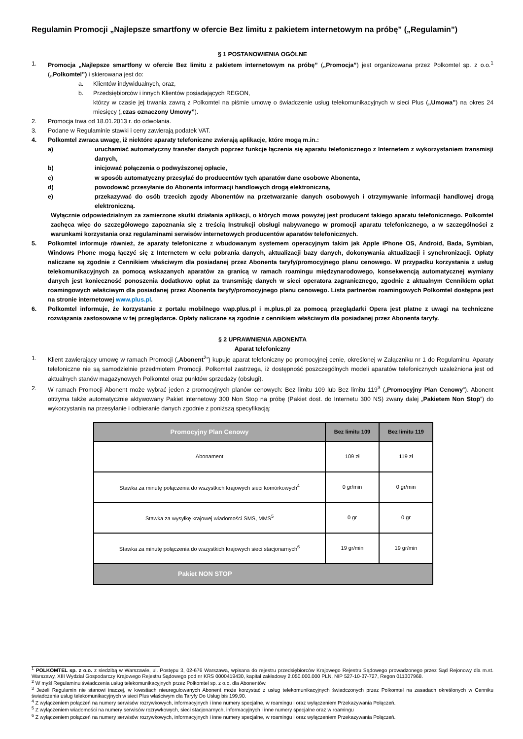Regulamin Promocji „Najlepsze smartfony w ofercie Bez limitu z pakietem internetowym na próbę” („Regulamin”)
§ 1 POSTANOWIENIA OGÓLNE
1. Promocja „Najlepsze smartfony w ofercie Bez limitu z pakietem internetowym na próbę” („Promocja”) jest organizowana przez Polkomtel sp. z o.o.<sup>1</sup> („Polkomtel”) i skierowana jest do:
a. Klientów indywidualnych, oraz,
b. Przedsiębiorców i innych Klientów posiadających REGON,
którzy w czasie jej trwania zawrą z Polkomtel na piśmie umowę o świadczenie usług telekomunikacyjnych w sieci Plus („Umowa”) na okres 24 miesięcy („czas oznaczony Umowy”).
2. Promocja trwa od 18.01.2013 r. do odwołania.
3. Podane w Regulaminie stawki i ceny zawierają podatek VAT.
4. Polkomtel zwraca uwagę, iż niektóre aparaty telefoniczne zwierają aplikacje, które mogą m.in.:
a) uruchamiać automatyczny transfer danych poprzez funkcje łączenia się aparatu telefonicznego z Internetem z wykorzystaniem transmisji danych,
b) inicjować połączenia o podwyższonej opłacie,
c) w sposób automatyczny przesyłać do producentów tych aparatów dane osobowe Abonenta,
d) powodować przesyłanie do Abonenta informacji handlowych drogą elektroniczną,
e) przekazywać do osób trzecich zgody Abonentów na przetwarzanie danych osobowych i otrzymywanie informacji handlowej drogą elektroniczną.
Wyłącznie odpowiedzialnym za zamierzone skutki działania aplikacji, o których mowa powyżej jest producent takiego aparatu telefonicznego. Polkomtel zachęca więc do szczegółowego zapoznania się z treścią Instrukcji obsługi nabywanego w promocji aparatu telefonicznego, a w szczególności z warunkami korzystania oraz regulaminami serwisów internetowych producentów aparatów telefonicznych.
5. Polkomtel informuje również, że aparaty telefoniczne z wbudowanym systemem operacyjnym takim jak Apple iPhone OS, Android, Bada, Symbian, Windows Phone mogą łączyć się z Internetem w celu pobrania danych, aktualizacji bazy danych, dokonywania aktualizacji i synchronizacji. Opłaty naliczane są zgodnie z Cennikiem właściwym dla posiadanej przez Abonenta taryfy/promocyjnego planu cenowego. W przypadku korzystania z usług telekomunikacyjnych za pomocą wskazanych aparatów za granicą w ramach roamingu międzynarodowego, konsekwencją automatycznej wymiany danych jest konieczność ponoszenia dodatkowo opłat za transmisję danych w sieci operatora zagranicznego, zgodnie z aktualnym Cennikiem opłat roamingowych właściwym dla posiadanej przez Abonenta taryfy/promocyjnego planu cenowego. Lista partnerów roamingowych Polkomtel dostępna jest na stronie internetowej www.plus.pl.
6. Polkomtel informuje, że korzystanie z portalu mobilnego wap.plus.pl i m.plus.pl za pomocą przeglądarki Opera jest płatne z uwagi na techniczne rozwiązania zastosowane w tej przeglądarce. Opłaty naliczane są zgodnie z cennikiem właściwym dla posiadanej przez Abonenta taryfy.
§ 2 UPRAWNIENIA ABONENTA
Aparat telefoniczny
1. Klient zawierający umowę w ramach Promocji („Abonent<sup>2</sup>”) kupuje aparat telefoniczny po promocyjnej cenie, określonej w Załączniku nr 1 do Regulaminu. Aparaty telefoniczne nie są samodzielnie przedmiotem Promocji. Polkomtel zastrzega, iż dostępność poszczególnych modeli aparatów telefonicznych uzależniona jest od aktualnych stanów magazynowych Polkomtel oraz punktów sprzedaży (obsługi).
2. W ramach Promocji Abonent może wybrać jeden z promocyjnych planów cenowych: Bez limitu 109 lub Bez limitu 119<sup>3</sup> („Promocyjny Plan Cenowy”). Abonent otrzyma także automatycznie aktywowany Pakiet internetowy 300 Non Stop na próbę (Pakiet dost. do Internetu 300 NS) zwany dalej „Pakietem Non Stop”) do wykorzystania na przesyłanie i odbieranie danych zgodnie z poniższą specyfikacją:
| Promocyjny Plan Cenowy | Bez limitu 109 | Bez limitu 119 |
| --- | --- | --- |
| Abonament | 109 zł | 119 zł |
| Stawka za minutę połączenia do wszystkich krajowych sieci komórkowych<sup>4</sup> | 0 gr/min | 0 gr/min |
| Stawka za wysyłkę krajowej wiadomości SMS, MMS<sup>5</sup> | 0 gr | 0 gr |
| Stawka za minutę połączenia do wszystkich krajowych sieci stacjonarnych<sup>6</sup> | 19 gr/min | 19 gr/min |
| Pakiet NON STOP | | |
<sup>1</sup> POLKOMTEL sp. z o.o. z siedzibą w Warszawie, ul. Postępu 3, 02-676 Warszawa, wpisana do rejestru przedsiębiorców Krajowego Rejestru Sądowego prowadzonego przez Sąd Rejonowy dla m.st. Warszawy, XIII Wydział Gospodarczy Krajowego Rejestru Sądowego pod nr KRS 0000419430, kapitał zakładowy 2.050.000.000 PLN, NIP 527-10-37-727, Regon 011307968.
<sup>2</sup> W myśl Regulaminu świadczenia usług telekomunikacyjnych przez Polkomtel sp. z o.o. dla Abonentów.
<sup>3</sup> Jeżeli Regulamin nie stanowi inaczej, w kwestiach nieuregulowanych Abonent może korzystać z usług telekomunikacyjnych świadczonych przez Polkomtel na zasadach określonych w Cenniku świadczenia usług telekomunikacyjnych w sieci Plus właściwym dla Taryfy Do Usług bis 199,90.
<sup>4</sup> Z wyłączeniem połączeń na numery serwisów rozrywkowych, informacyjnych i inne numery specjalne, w roamingu i oraz wyłączeniem Przekazywania Połączeń.
<sup>5</sup> Z wyłączeniem wiadomości na numery serwisów rozrywkowych, sieci stacjonarnych, informacyjnych i inne numery specjalne oraz w roamingu
<sup>6</sup> Z wyłączeniem połączeń na numery serwisów rozrywkowych, informacyjnych i inne numery specjalne, w roamingu i oraz wyłączeniem Przekazywania Połączeń.